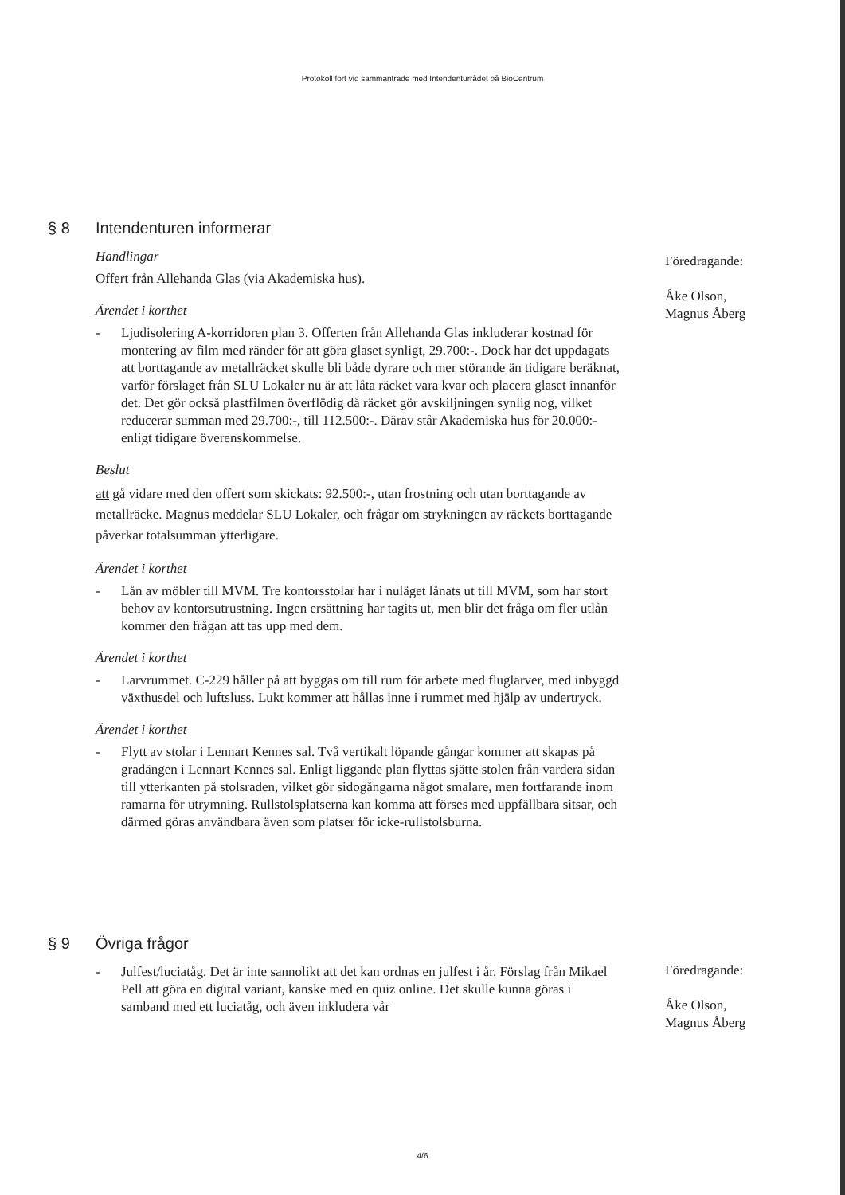Protokoll fört vid sammanträde med Intendenturrådet på BioCentrum
§ 8 Intendenturen informerar
Handlingar
Offert från Allehanda Glas (via Akademiska hus).
Ärendet i korthet
- Ljudisolering A-korridoren plan 3. Offerten från Allehanda Glas inkluderar kostnad för montering av film med ränder för att göra glaset synligt, 29.700:-. Dock har det uppdagats att borttagande av metallräcket skulle bli både dyrare och mer störande än tidigare beräknat, varför förslaget från SLU Lokaler nu är att låta räcket vara kvar och placera glaset innanför det. Det gör också plastfilmen överflödig då räcket gör avskiljningen synlig nog, vilket reducerar summan med 29.700:-, till 112.500:-. Därav står Akademiska hus för 20.000:- enligt tidigare överenskommelse.
Beslut
att gå vidare med den offert som skickats: 92.500:-, utan frostning och utan borttagande av metallräcke. Magnus meddelar SLU Lokaler, och frågar om strykningen av räckets borttagande påverkar totalsumman ytterligare.
Ärendet i korthet
- Lån av möbler till MVM. Tre kontorsstolar har i nuläget lånats ut till MVM, som har stort behov av kontorsutrustning. Ingen ersättning har tagits ut, men blir det fråga om fler utlån kommer den frågan att tas upp med dem.
Ärendet i korthet
- Larvrummet. C-229 håller på att byggas om till rum för arbete med fluglarver, med inbyggd växthusdel och luftsluss. Lukt kommer att hållas inne i rummet med hjälp av undertryck.
Ärendet i korthet
- Flytt av stolar i Lennart Kennes sal. Två vertikalt löpande gångar kommer att skapas på gradängen i Lennart Kennes sal. Enligt liggande plan flyttas sjätte stolen från vardera sidan till ytterkanten på stolsraden, vilket gör sidogångarna något smalare, men fortfarande inom ramarna för utrymning. Rullstolsplatserna kan komma att förses med uppfällbara sitsar, och därmed göras användbara även som platser för icke-rullstolsburna.
Föredragande:
Åke Olson,
Magnus Åberg
§ 9 Övriga frågor
- Julfest/luciatåg. Det är inte sannolikt att det kan ordnas en julfest i år. Förslag från Mikael Pell att göra en digital variant, kanske med en quiz online. Det skulle kunna göras i samband med ett luciatåg, och även inkludera vår
Föredragande:
Åke Olson,
Magnus Åberg
4/6